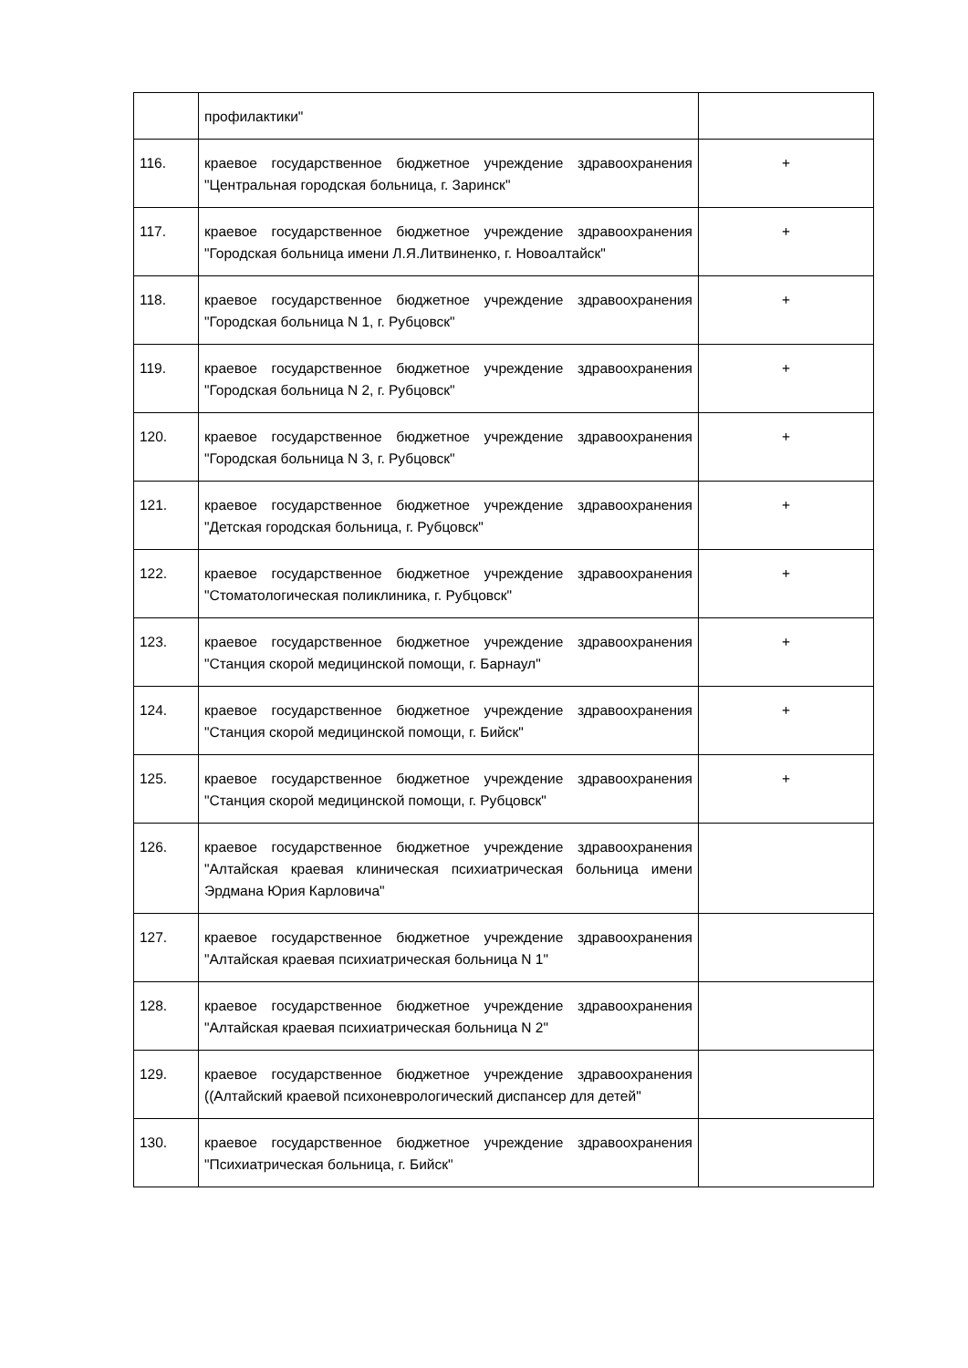| | профилактики" | |
| 116. | краевое государственное бюджетное учреждение здравоохранения "Центральная городская больница, г. Заринск" | + |
| 117. | краевое государственное бюджетное учреждение здравоохранения "Городская больница имени Л.Я.Литвиненко, г. Новоалтайск" | + |
| 118. | краевое государственное бюджетное учреждение здравоохранения "Городская больница N 1, г. Рубцовск" | + |
| 119. | краевое государственное бюджетное учреждение здравоохранения "Городская больница N 2, г. Рубцовск" | + |
| 120. | краевое государственное бюджетное учреждение здравоохранения "Городская больница N 3, г. Рубцовск" | + |
| 121. | краевое государственное бюджетное учреждение здравоохранения "Детская городская больница, г. Рубцовск" | + |
| 122. | краевое государственное бюджетное учреждение здравоохранения "Стоматологическая поликлиника, г. Рубцовск" | + |
| 123. | краевое государственное бюджетное учреждение здравоохранения "Станция скорой медицинской помощи, г. Барнаул" | + |
| 124. | краевое государственное бюджетное учреждение здравоохранения "Станция скорой медицинской помощи, г. Бийск" | + |
| 125. | краевое государственное бюджетное учреждение здравоохранения "Станция скорой медицинской помощи, г. Рубцовск" | + |
| 126. | краевое государственное бюджетное учреждение здравоохранения "Алтайская краевая клиническая психиатрическая больница имени Эрдмана Юрия Карловича" | |
| 127. | краевое государственное бюджетное учреждение здравоохранения "Алтайская краевая психиатрическая больница N 1" | |
| 128. | краевое государственное бюджетное учреждение здравоохранения "Алтайская краевая психиатрическая больница N 2" | |
| 129. | краевое государственное бюджетное учреждение здравоохранения ((Алтайский краевой психоневрологический диспансер для детей" | |
| 130. | краевое государственное бюджетное учреждение здравоохранения "Психиатрическая больница, г. Бийск" | |